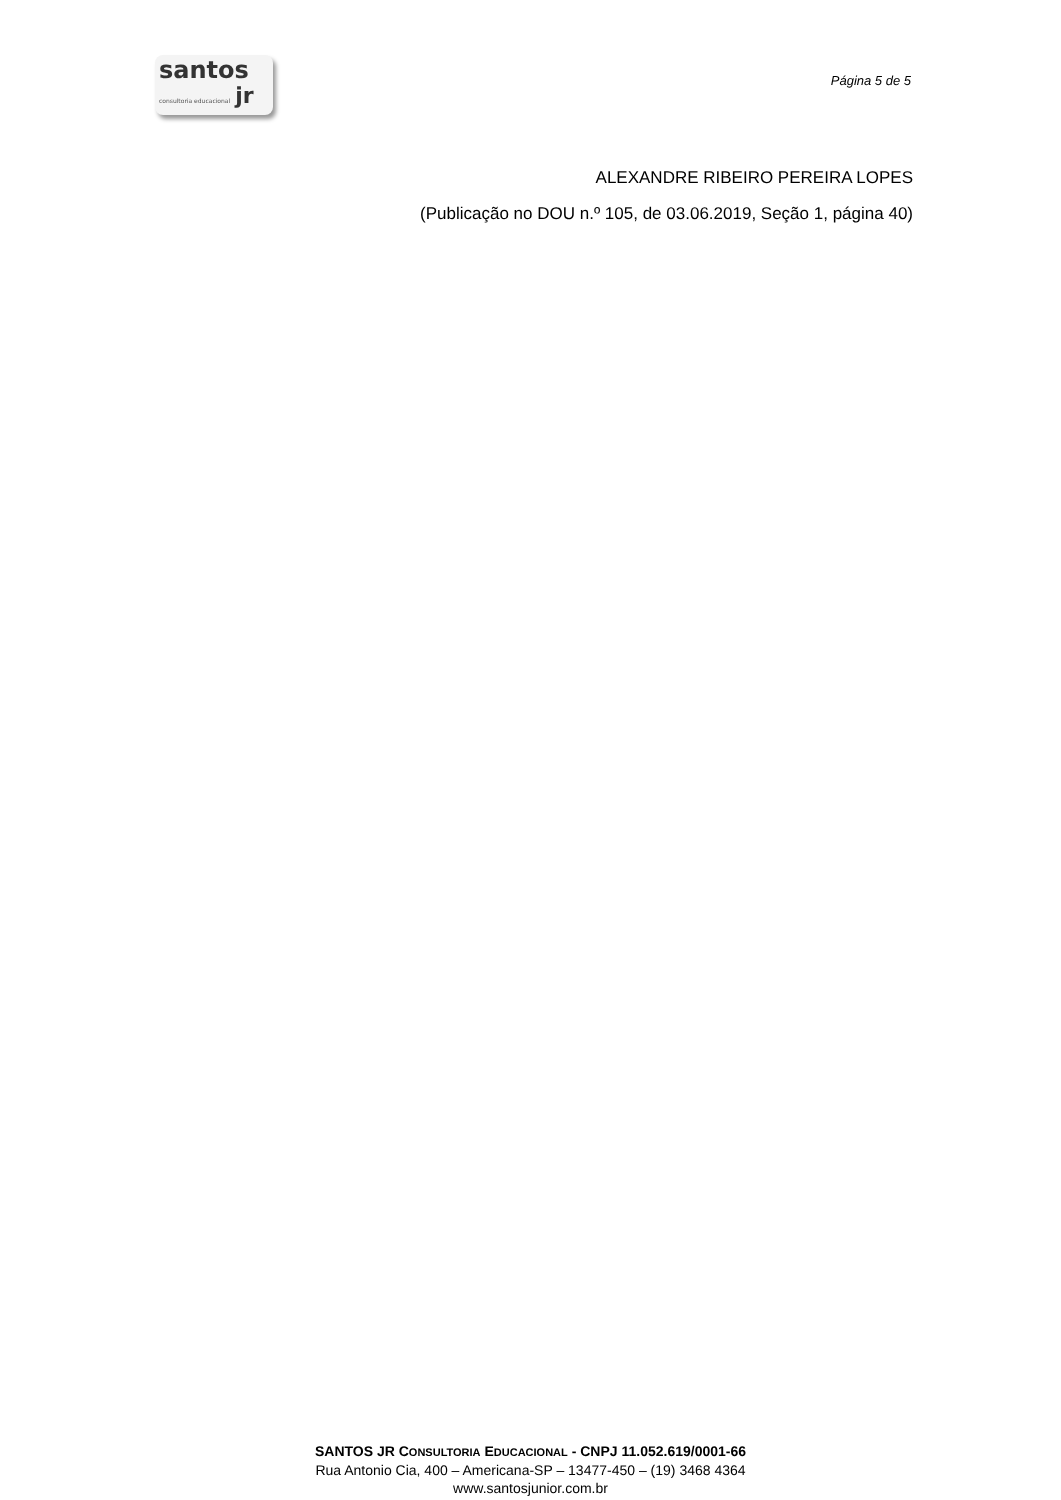santos
consultoria educacional jr
Página 5 de 5
ALEXANDRE RIBEIRO PEREIRA LOPES
(Publicação no DOU n.º 105, de 03.06.2019, Seção 1, página 40)
SANTOS JR CONSULTORIA EDUCACIONAL - CNPJ 11.052.619/0001-66
Rua Antonio Cia, 400 – Americana-SP – 13477-450 – (19) 3468 4364
www.santosjunior.com.br